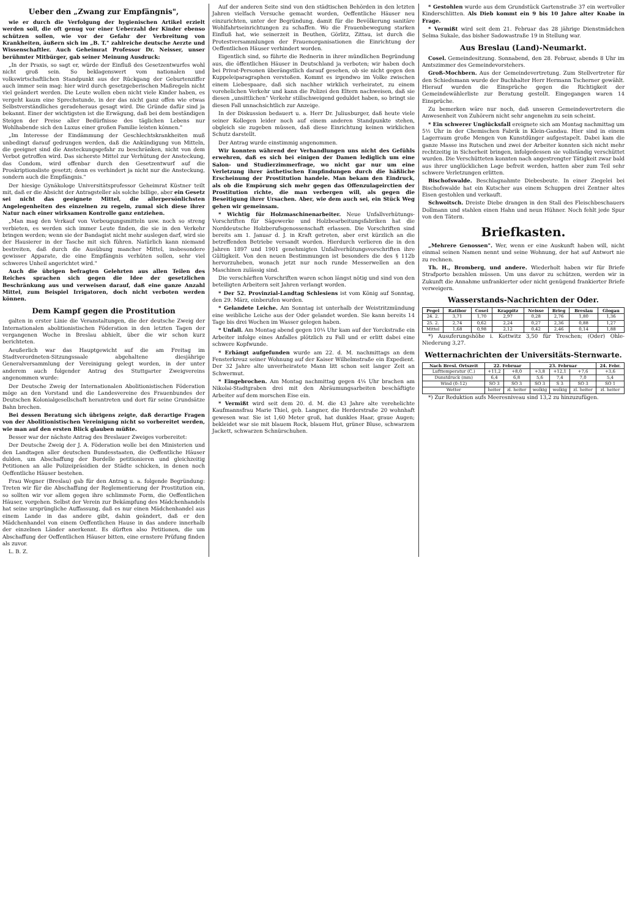Ueber den „Zwang zur Empfängnis",
wie er durch die Verfolgung der hygienischen Artikel erzielt werden soll, die oft genug vor einer Ueberzahl der Kinder ebenso schützen sollen, wie vor der Gefahr der Verbreitung von Krankheiten, äußern sich im „B. T." zahlreiche deutsche Aerzte und Wissenschaftler. Auch Geheimrat Professor Dr. Neisser, unser berühmter Mitbürger, gab seiner Meinung Ausdruck:
„In der Praxis, so sagt er, würde der Einfluß des Gesetzentwurfes wohl nicht groß sein. So beklagenswert vom nationalen und volkswirtschaftlichen Standpunkt aus der Rückgang der Geburtenziffer auch immer sein mag: hier wird durch gesetzgeberischen Maßregeln nicht viel geändert werden. Die Leute wollen eben nicht viele Kinder haben, es vergeht kaum eine Sprechstunde, in der das nicht ganz offen wie etwas Selbstverständliches geradeheraus gesagt wird. Die Gründe dafür sind ja bekannt. Einer der wichtigsten ist die Erwägung, daß bei dem beständigen Steigen der Preise aller Bedürfnisse des täglichen Lebens nur Wohlhabende sich den Luxus einer großen Familie leisten können."
„Im Interesse der Eindämmung der Geschlechtskrankheiten muß unbedingt darauf gedrungen werden, daß die Ankündigung von Mitteln, die geeignet sind die Ansteckungsgefahr zu beschränken, nicht von dem Verbot getroffen wird. Das sicherste Mittel zur Verhütung der Ansteckung, das Condom, wird offenbar durch den Gesetzentwurf auf die Proskriptionsliste gesetzt; denn es verhindert ja nicht nur die Ansteckung, sondern auch die Empfängnis."
Der hiesige Gynäkologe Universitätsprofessor Geheimrat Küstner teilt mit, daß er die Absicht der Antragsteller als solche billige, aber ein Gesetz sei nicht das geeignete Mittel, die allerpersönlichsten Angelegenheiten des einzelnen zu regeln, zumal sich diese ihrer Natur nach einer wirksamen Kontrolle ganz entziehen.
„Man mag den Verkauf von Vorbeugungsmitteln usw. noch so streng verbieten, es werden sich immer Leute finden, die sie in den Verkehr bringen werden; wenn sie der Bandagist nicht mehr auslegen darf, wird sie der Hausierer in der Tasche mit sich führen. Natürlich kann niemand bestreiten, daß durch die Ausübung mancher Mittel, insbesondere gewisser Apparate, die eine Empfängnis verhüten sollen, sehr viel schweres Unheil angerichtet wird."
Auch die übrigen befragten Gelehrten aus allen Teilen des Reiches sprachen sich gegen die Idee der gesetzlichen Beschränkung aus und verweisen darauf, daß eine ganze Anzahl Mittel, zum Beispiel Irrigatoren, doch nicht verboten werden können.
Dem Kampf gegen die Prostitution
galten in erster Linie die Veranstaltungen, die der deutsche Zweig der Internationalen abolitionistischen Föderation in den letzten Tagen der vergangenen Woche in Breslau abhielt, über die wir schon kurz berichteten.
Aeußerlich war das Hauptgewicht auf die am Freitag im Stadtverordneten-Sitzungssaale abgehaltene diesjährige Generalversammlung der Vereinigung gelegt worden, in der unter anderem auch folgender Antrag des Stuttgarter Zweigvereins angenommen wurde:
Der Deutsche Zweig der Internationalen Abolitionistischen Föderation möge an den Vorstand und die Landesvereine des Frauenbundes der Deutschen Kolonialgesellschaft herantreten und dort für seine Grundsätze Bahn brechen.
Bei dessen Beratung sich übrigens zeigte, daß derartige Fragen von der Abolitionistischen Vereinigung nicht so vorbereitet werden, wie man auf den ersten Blick glauben müßte.
Besser war der nächste Antrag des Breslauer Zweiges vorbereitet:
Der Deutsche Zweig der J. A. Föderation wolle bei den Ministerien und den Landtagen aller deutschen Bundesstaaten, die Oeffentliche Häuser dulden, um Abschaffung der Bordelle petitionieren und gleichzeitig Petitionen an alle Polizeipräsidien der Städte schicken, in denen noch Oeffentliche Häuser bestehen.
Frau Wegner (Breslau) gab für den Antrag u. a. folgende Begründung: Treten wir für die Abschaffung der Reglementierung der Prostitution ein, so sollten wir vor allem gegen ihre schlimmste Form, die Oeffentlichen Häuser, vorgehen. Selbst der Verein zur Bekämpfung des Mädchenhandels hat seine ursprüngliche Auffassung, daß es nur einen Mädchenhandel aus einem Lande in das andere gibt, dahin geändert, daß er den Mädchenhandel von einem Oeffentlichen Hause in das andere innerhalb der einzelnen Länder anerkennt. Es dürften also Petitionen, die um Abschaffung der Oeffentlichen Häuser bitten, eine ernstere Prüfung finden als zuvor.
L. B. Z.
Auf der anderen Seite sind von den städtischen Behörden in den letzten Jahren vielfach Versuche gemacht worden, Oeffentliche Häuser neu einzurichten, unter der Begründung, damit für die Bevölkerung sanitäre Wohlfahrtseinrichtungen zu schaffen. Wo die Frauenbewegung starken Einfluß hat, wie seinerzeit in Beuthen, Görlitz, Zittau, ist durch die Protestversammlungen der Frauenorganisationen die Einrichtung der Oeffentlichen Häuser verhindert worden.
Eigentlich sind, so führte die Rednerin in ihrer mündlichen Begründung aus, die öffentlichen Häuser in Deutschland ja verboten; wir haben doch bei Privat-Personen überängstlich darauf gesehen, ob sie nicht gegen den Kuppeleiparagraphen verstoßen. Kommt es irgendwo im Volke zwischen einem Liebespaare, daß sich nachher wirklich verheiratet, zu einem vorehelichen Verkehr und kann die Polizei den Eltern nachweisen, daß sie diesen „unsittlichen" Verkehr stillschweigend geduldet haben, so bringt sie diesen Fall unnachsichtlich zur Anzeige.
In der Diskussion bedauert u. a. Herr Dr. Juliusburger, daß heute viele seiner Kollegen leider noch auf einem anderen Standpunkte stehen, obgleich sie zugeben müssen, daß diese Einrichtung keinen wirklichen Schutz darstellt.
Der Antrag wurde einstimmig angenommen.
Wir konnten während der Verhandlungen uns nicht des Gefühls erwehren, daß es sich bei einigen der Damen lediglich um eine Salon- und Studierzimmerfrage, wo nicht gar nur um eine Verletzung ihrer ästhetischen Empfindungen durch die häßliche Erscheinung der Prostitution handele. Man bekam den Eindruck, als ob die Empörung sich mehr gegen das Offenzulageirctien der Prostitution richte, die man verbergen will, als gegen die Beseitigung ihrer Ursachen. Aber, wie dem auch sei, ein Stück Weg gehen wir gemeinsam.
* Wichtig für Holzmaschinenarbeiter. Neue Unfallverhütungs-Vorschriften für Sägewerke und Holzbearbeitungsfabriken hat die Norddeutsche Holzberufsgenossenschaft erlassen. Die Vorschriften sind bereits am 1. Januar d. J. in Kraft getreten, aber erst kürzlich an die betreffenden Betriebe versandt worden. Hierdurch verlieren die in den Jahren 1897 und 1901 genehmigten Unfallverhütungsvorschriften ihre Gültigkeit. Von den neuen Bestimmungen ist besonders die des § 112b hervorzuheben, wonach jetzt nur noch runde Messerwellen an den Maschinen zulässig sind.
Die verschärften Vorschriften waren schon längst nötig und sind von den beteiligten Arbeitern seit Jahren verlangt worden.
* Der 52. Provinzial-Landtag Schlesiens ist vom König auf Sonntag, den 29. März, einberufen worden.
* Gelandete Leiche. Am Sonntag ist unterhalb der Weistritzmündung eine weibliche Leiche aus der Oder gelandet worden. Sie kann bereits 14 Tage bis drei Wochen im Wasser gelegen haben.
* Unfall. Am Montag abend gegen 10¼ Uhr kam auf der Yorckstraße ein Arbeiter infolge eines Anfalles plötzlich zu Fall und er erlitt dabei eine schwere Kopfwunde.
* Erhängt aufgefunden wurde am 22. d. M. nachmittags an dem Fensterkreuz seiner Wohnung auf der Kaiser Wilhelmstraße ein Expedient. Der 32 Jahre alte unverheiratete Mann litt schon seit langer Zeit an Schwermut.
* Eingebrochen. Am Montag nachmittag gegen 4¼ Uhr brachen am Nikolai-Stadtgraben drei mit den Abräumungsarbeiten beschäftigte Arbeiter auf dem morschen Eise ein.
* Vermißt wird seit dem 20. d. M. die 43 Jahre alte verehelichte Kaufmannsfrau Marie Thiel, geb. Langner, die Herderstraße 20 wohnhaft gewesen war. Sie ist 1,60 Meter groß, hat dunkles Haar, graue Augen; bekleidet war sie mit blauem Rock, blauem Hut, grüner Bluse, schwarzem Jackett, schwarzen Schnürschuhen.
* Gestohlen wurde aus dem Grundstück Gartenstraße 37 ein wertvoller Kinderschlitten. Als Dieb kommt ein 9 bis 10 Jahre alter Knabe in Frage.
* Vermißt wird seit dem 21. Februar das 28 jährige Dienstmädchen Selma Sukale, das bisher Sadowastraße 19 in Stellung war.
Aus Breslau (Land)-Neumarkt.
Cosel. Gemeindesitzung. Sonnabend, den 28. Februar, abends 8 Uhr im Amtszimmer des Gemeindevorstehers.
Groß-Mochbern. Aus der Gemeindevertretung. Zum Stellvertreter für den Schiedsmann wurde der Buchhalter Herr Hermann Tscherner gewählt. Hierauf wurden die Einsprüche gegen die Richtigkeit der Gemeindewählerliste zur Beratung gestellt. Eingegangen waren 14 Einsprüche.
Zu bemerken wäre nur noch, daß unseren Gemeindevertretern die Anwesenheit von Zuhörern nicht sehr angenehm zu sein scheint.
* Ein schwerer Unglücksfall ereignete sich am Montag nachmittag um 5½ Uhr in der Chemischen Fabrik in Klein-Gandau. Hier sind in einem Lagerraum große Mengen von Kunstdünger aufgestapelt. Dabei kam die ganze Masse ins Rutschen und zwei der Arbeiter konnten sich nicht mehr rechtzeitig in Sicherheit bringen, infolgedessen sie vollständig verschüttet wurden. Die Verschütteten konnten nach angestrengter Tätigkeit zwar bald aus ihrer unglücklichen Lage befreit werden, hatten aber zum Teil sehr schwere Verletzungen erlitten.
Bischofswalde. Beschlagnahmte Diebesbeute. In einer Ziegelei bei Bischofswalde hat ein Kutscher aus einem Schuppen drei Zentner altes Eisen gestohlen und verkauft.
Schwoitsch. Dreiste Diebe drangen in den Stall des Fleischbeschauers Dollmann und stahlen einen Hahn und neun Hühner. Noch fehlt jede Spur von den Tätern.
Briefkasten.
„Mehrere Genossen". Wer, wenn er eine Auskunft haben will, nicht einmal seinen Namen nennt und seine Wohnung, der hat auf Antwort nie zu rechnen.
Th. H., Bromberg, und andere. Wiederholt haben wir für Briefe Strafporto bezahlen müssen. Um uns davor zu schützen, werden wir in Zukunft die Annahme unfrankierter oder nicht genügend frankierter Briefe verweigern.
Wasserstands-Nachrichten der Oder.
| Pegel | Ratibor | Cosel | Krappitz | Neisse | Brieg | Breslau | Glogau |
| --- | --- | --- | --- | --- | --- | --- | --- |
| 24. 2. | 3,71 | 1,70 | 2,97 | 0,28 | 2,76 | 1,80 | 1,36 |
| 25. 2. | 2,74 | 0,62 | 2,24 | 0,27 | 2,36 | 0,88 | 1,27 |
| Mittel | 1,68 | 0,98 | 2,12 | 0,42 | 2,46 | 0,14 | 1,88 |
*) Ausuferungshöhe i. Kottwitz 3,50 für Treschen; (Oder) Ohle-Niederung 3,27.
Wetternachrichten der Universitäts-Sternwarte.
| Nach Bresl. Ortszeit | 22. Februar | | 23. Februar | | | 24. Febr. |
| --- | --- | --- | --- | --- | --- | --- |
| Lufttemperatur (C.) | +11,2 | +8,0 | +3,8 | +12,1 | +7,6 | +3,6 |
| Dunstdruck (mm) | 6,4 | 6,8 | 5,6 | 7,4 | 7,0 | 5,4 |
| Wind (0–12) | SO 3 | SO 3 | SO 3 | S 3 | SO 3 | SO 1 |
| Wetter | heiter | zl. heiter | wolkig | wolkig | zl. heiter | zl. heiter |
*) Zur Reduktion aufs Meeresniveau sind 13,2 zu hinzuzufügen.